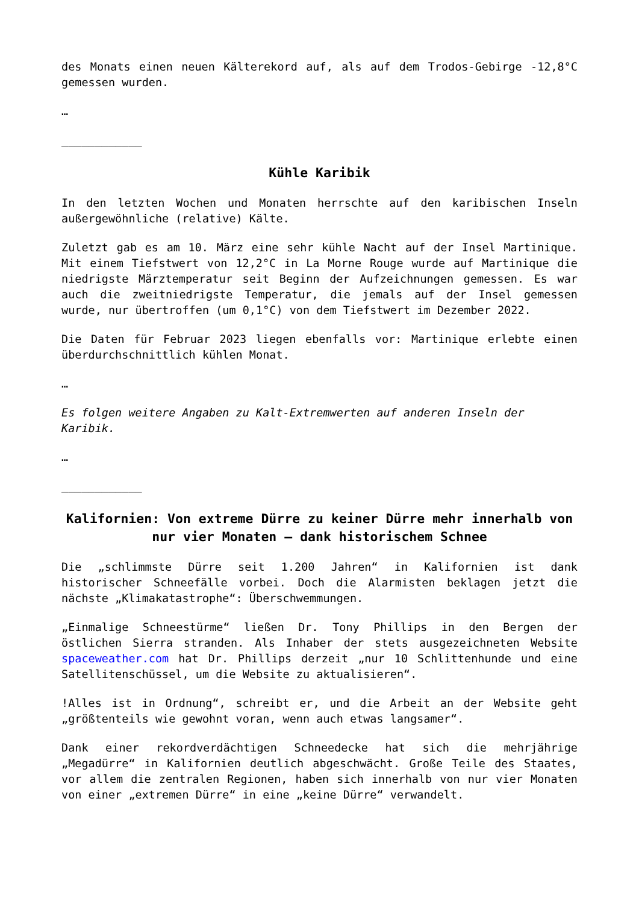des Monats einen neuen Kälterekord auf, als auf dem Trodos-Gebirge -12,8°C gemessen wurden.
…
____________
Kühle Karibik
In den letzten Wochen und Monaten herrschte auf den karibischen Inseln außergewöhnliche (relative) Kälte.
Zuletzt gab es am 10. März eine sehr kühle Nacht auf der Insel Martinique. Mit einem Tiefstwert von 12,2°C in La Morne Rouge wurde auf Martinique die niedrigste Märztemperatur seit Beginn der Aufzeichnungen gemessen. Es war auch die zweitniedrigste Temperatur, die jemals auf der Insel gemessen wurde, nur übertroffen (um 0,1°C) von dem Tiefstwert im Dezember 2022.
Die Daten für Februar 2023 liegen ebenfalls vor: Martinique erlebte einen überdurchschnittlich kühlen Monat.
…
Es folgen weitere Angaben zu Kalt-Extremwerten auf anderen Inseln der Karibik.
…
____________
Kalifornien: Von extreme Dürre zu keiner Dürre mehr innerhalb von nur vier Monaten – dank historischem Schnee
Die „schlimmste Dürre seit 1.200 Jahren“ in Kalifornien ist dank historischer Schneefälle vorbei. Doch die Alarmisten beklagen jetzt die nächste „Klimakatastrophe“: Überschwemmungen.
„Einmalige Schneestürme“ ließen Dr. Tony Phillips in den Bergen der östlichen Sierra stranden. Als Inhaber der stets ausgezeichneten Website spaceweather.com hat Dr. Phillips derzeit „nur 10 Schlittenhunde und eine Satellitenschüssel, um die Website zu aktualisieren“.
!Alles ist in Ordnung“, schreibt er, und die Arbeit an der Website geht „größtenteils wie gewohnt voran, wenn auch etwas langsamer“.
Dank einer rekordverdächtigen Schneedecke hat sich die mehrjährige „Megadürre“ in Kalifornien deutlich abgeschwächt. Große Teile des Staates, vor allem die zentralen Regionen, haben sich innerhalb von nur vier Monaten von einer „extremen Dürre“ in eine „keine Dürre“ verwandelt.